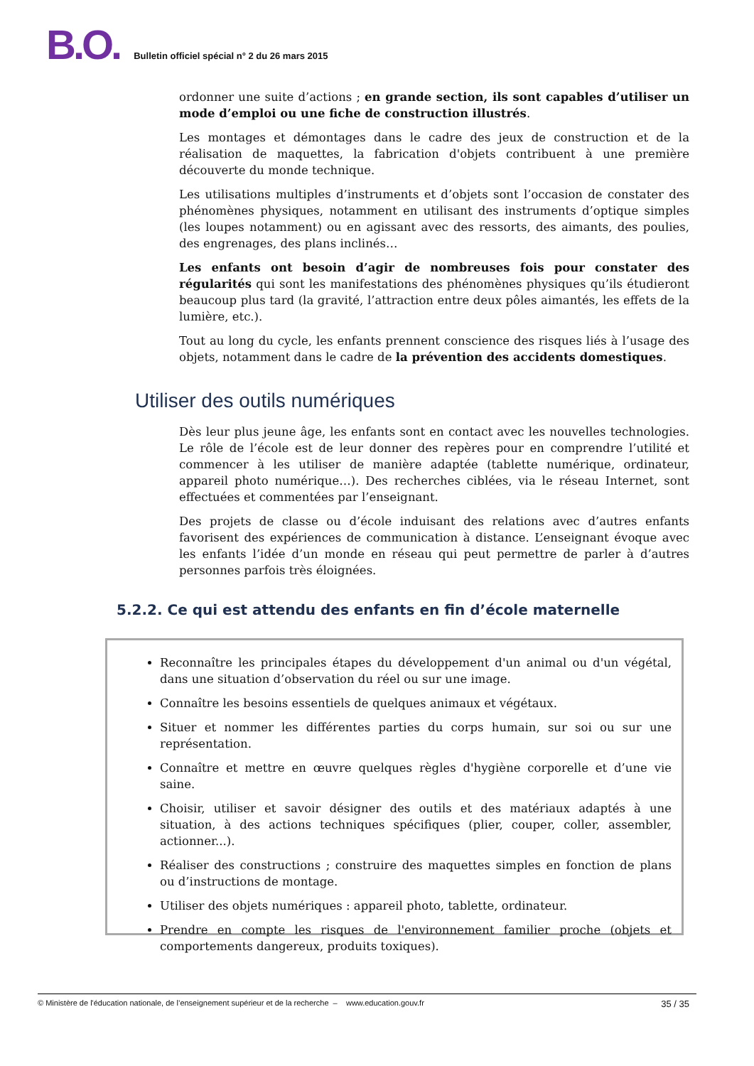B.O. Bulletin officiel spécial n° 2 du 26 mars 2015
ordonner une suite d’actions ; en grande section, ils sont capables d’utiliser un mode d’emploi ou une fiche de construction illustrés.
Les montages et démontages dans le cadre des jeux de construction et de la réalisation de maquettes, la fabrication d'objets contribuent à une première découverte du monde technique.
Les utilisations multiples d’instruments et d’objets sont l’occasion de constater des phénomènes physiques, notamment en utilisant des instruments d’optique simples (les loupes notamment) ou en agissant avec des ressorts, des aimants, des poulies, des engrenages, des plans inclinés…
Les enfants ont besoin d’agir de nombreuses fois pour constater des régularités qui sont les manifestations des phénomènes physiques qu’ils étudieront beaucoup plus tard (la gravité, l’attraction entre deux pôles aimantés, les effets de la lumière, etc.).
Tout au long du cycle, les enfants prennent conscience des risques liés à l’usage des objets, notamment dans le cadre de la prévention des accidents domestiques.
Utiliser des outils numériques
Dès leur plus jeune âge, les enfants sont en contact avec les nouvelles technologies. Le rôle de l’école est de leur donner des repères pour en comprendre l’utilité et commencer à les utiliser de manière adaptée (tablette numérique, ordinateur, appareil photo numérique…). Des recherches ciblées, via le réseau Internet, sont effectuées et commentées par l’enseignant.
Des projets de classe ou d’école induisant des relations avec d’autres enfants favorisent des expériences de communication à distance. L’enseignant évoque avec les enfants l’idée d’un monde en réseau qui peut permettre de parler à d’autres personnes parfois très éloignées.
5.2.2. Ce qui est attendu des enfants en fin d’école maternelle
Reconnaître les principales étapes du développement d'un animal ou d'un végétal, dans une situation d’observation du réel ou sur une image.
Connaître les besoins essentiels de quelques animaux et végétaux.
Situer et nommer les différentes parties du corps humain, sur soi ou sur une représentation.
Connaître et mettre en œuvre quelques règles d'hygiène corporelle et d’une vie saine.
Choisir, utiliser et savoir désigner des outils et des matériaux adaptés à une situation, à des actions techniques spécifiques (plier, couper, coller, assembler, actionner...).
Réaliser des constructions ; construire des maquettes simples en fonction de plans ou d’instructions de montage.
Utiliser des objets numériques : appareil photo, tablette, ordinateur.
Prendre en compte les risques de l'environnement familier proche (objets et comportements dangereux, produits toxiques).
© Ministère de l'éducation nationale, de l’enseignement supérieur et de la recherche – www.education.gouv.fr 35 / 35